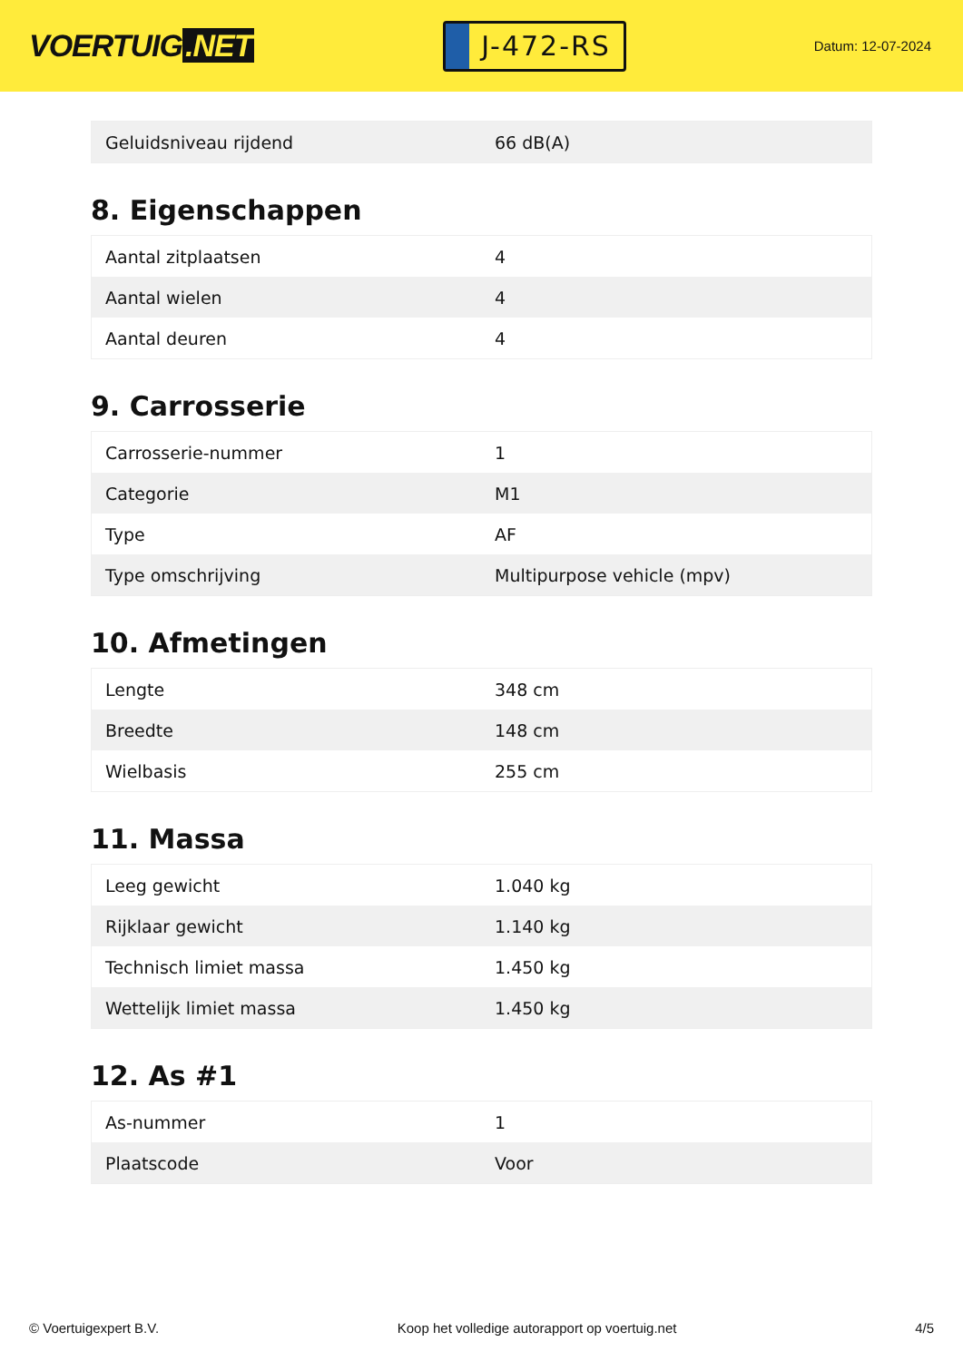VOERTUIG.NET
J-472-RS
Datum: 12-07-2024
| Geluidsniveau rijdend | 66 dB(A) |
8. Eigenschappen
| Aantal zitplaatsen | 4 |
| Aantal wielen | 4 |
| Aantal deuren | 4 |
9. Carrosserie
| Carrosserie-nummer | 1 |
| Categorie | M1 |
| Type | AF |
| Type omschrijving | Multipurpose vehicle (mpv) |
10. Afmetingen
| Lengte | 348 cm |
| Breedte | 148 cm |
| Wielbasis | 255 cm |
11. Massa
| Leeg gewicht | 1.040 kg |
| Rijklaar gewicht | 1.140 kg |
| Technisch limiet massa | 1.450 kg |
| Wettelijk limiet massa | 1.450 kg |
12. As #1
| As-nummer | 1 |
| Plaatscode | Voor |
© Voertuigexpert B.V. Koop het volledige autorapport op voertuig.net 4/5